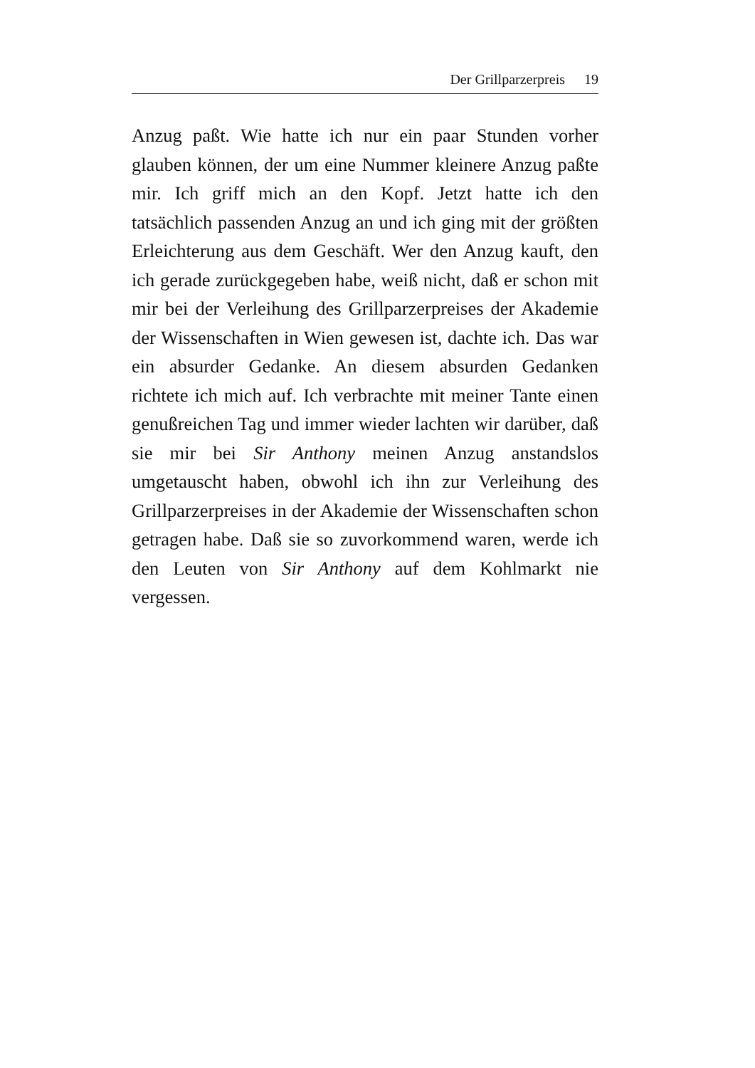Der Grillparzerpreis 19
Anzug paßt. Wie hatte ich nur ein paar Stunden vorher glauben können, der um eine Nummer kleinere Anzug paßte mir. Ich griff mich an den Kopf. Jetzt hatte ich den tatsächlich passenden Anzug an und ich ging mit der größten Erleichterung aus dem Geschäft. Wer den Anzug kauft, den ich gerade zurückgegeben habe, weiß nicht, daß er schon mit mir bei der Verleihung des Grillparzerpreises der Akademie der Wissenschaften in Wien gewesen ist, dachte ich. Das war ein absurder Gedanke. An diesem absurden Gedanken richtete ich mich auf. Ich verbrachte mit meiner Tante einen genußreichen Tag und immer wieder lachten wir darüber, daß sie mir bei Sir Anthony meinen Anzug anstandslos umgetauscht haben, obwohl ich ihn zur Verleihung des Grillparzerpreises in der Akademie der Wissenschaften schon getragen habe. Daß sie so zuvorkommend waren, werde ich den Leuten von Sir Anthony auf dem Kohlmarkt nie vergessen.